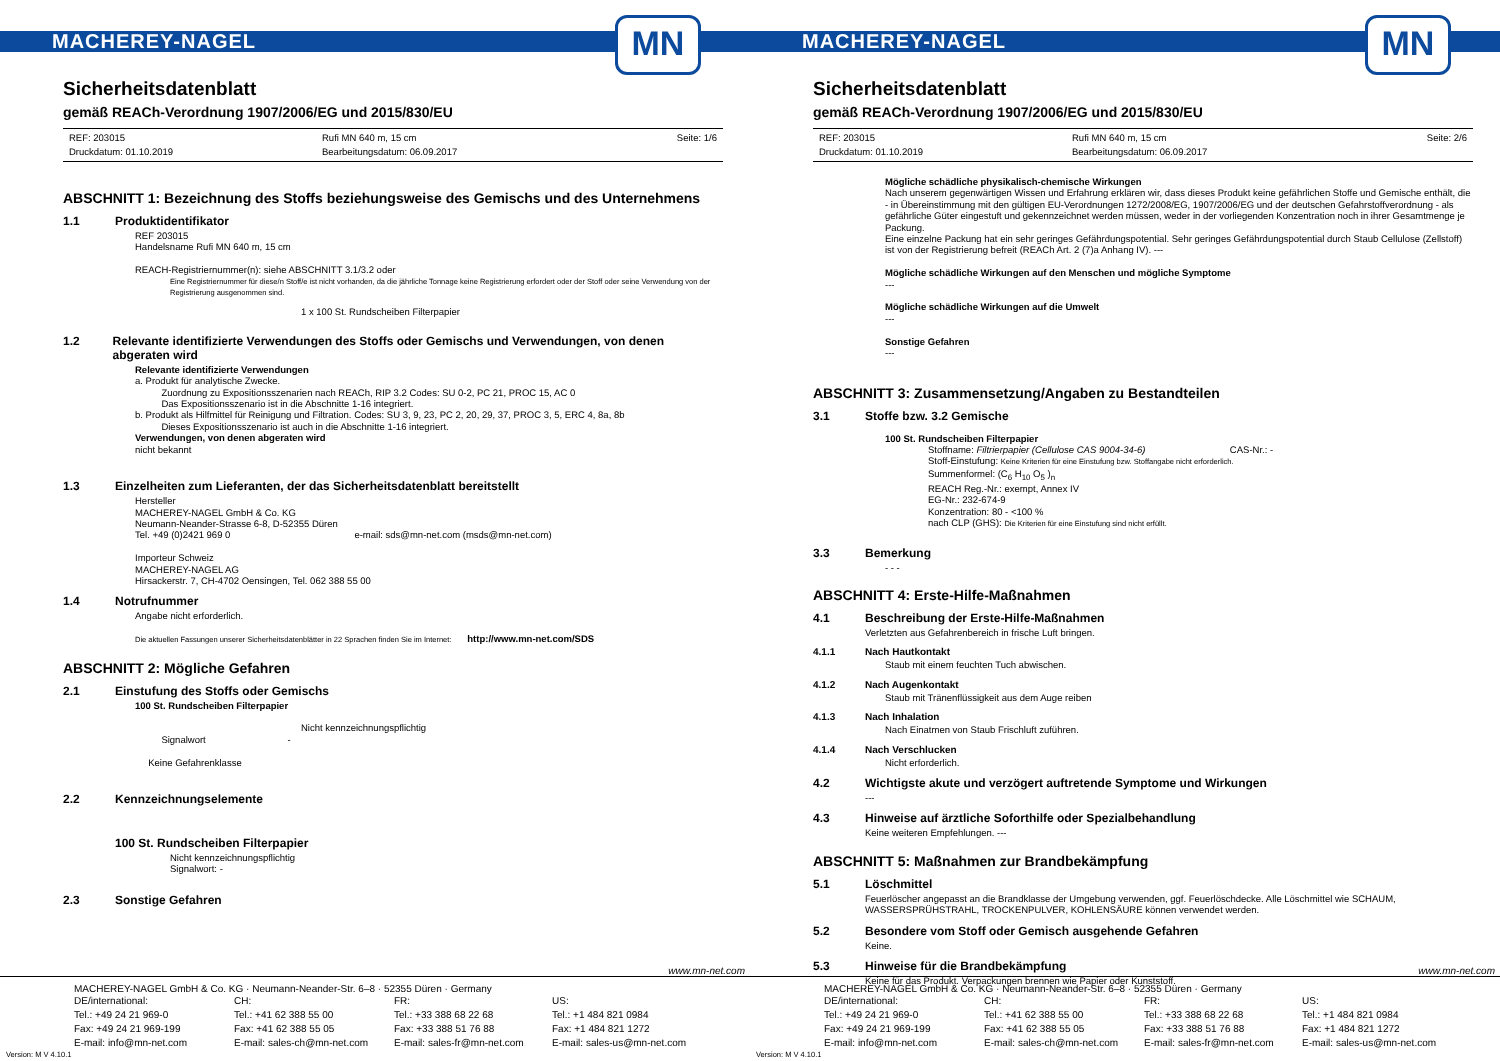MACHEREY-NAGEL
MN
Sicherheitsdatenblatt
gemäß REACh-Verordnung 1907/2006/EG und 2015/830/EU
REF: 203015 Rufi MN 640 m, 15 cm Seite: 1/6 Druckdatum: 01.10.2019 Bearbeitungsdatum: 06.09.2017
ABSCHNITT 1: Bezeichnung des Stoffs beziehungsweise des Gemischs und des Unternehmens
1.1 Produktidentifikator
REF 203015
Handelsname Rufi MN 640 m, 15 cm
REACH-Registriernummer(n): siehe ABSCHNITT 3.1/3.2 oder
Eine Registriernummer für diese/n Stoff/e ist nicht vorhanden, da die jährliche Tonnage keine Registrierung erfordert oder der Stoff oder seine Verwendung von der Registrierung ausgenommen sind.
1 x 100 St. Rundscheiben Filterpapier
1.2 Relevante identifizierte Verwendungen des Stoffs oder Gemischs und Verwendungen, von denen abgeraten wird
Relevante identifizierte Verwendungen
a. Produkt für analytische Zwecke.
Zuordnung zu Expositionsszenarien nach REACh, RIP 3.2 Codes: SU 0-2, PC 21, PROC 15, AC 0
Das Expositionsszenario ist in die Abschnitte 1-16 integriert.
b. Produkt als Hilfmittel für Reinigung und Filtration. Codes: SU 3, 9, 23, PC 2, 20, 29, 37, PROC 3, 5, ERC 4, 8a, 8b
Dieses Expositionsszenario ist auch in die Abschnitte 1-16 integriert.
Verwendungen, von denen abgeraten wird
nicht bekannt
1.3 Einzelheiten zum Lieferanten, der das Sicherheitsdatenblatt bereitstellt
Hersteller
MACHEREY-NAGEL GmbH & Co. KG
Neumann-Neander-Strasse 6-8, D-52355 Düren
Tel. +49 (0)2421 969 0 e-mail: sds@mn-net.com (msds@mn-net.com)
Importeur Schweiz
MACHEREY-NAGEL AG
Hirsackerstr. 7, CH-4702 Oensingen, Tel. 062 388 55 00
1.4 Notrufnummer
Angabe nicht erforderlich.
Die aktuellen Fassungen unserer Sicherheitsdatenblätter in 22 Sprachen finden Sie im Internet: http://www.mn-net.com/SDS
ABSCHNITT 2: Mögliche Gefahren
2.1 Einstufung des Stoffs oder Gemischs
100 St. Rundscheiben Filterpapier
Nicht kennzeichnungspflichtig
Signalwort -
Keine Gefahrenklasse
2.2 Kennzeichnungselemente
100 St. Rundscheiben Filterpapier
Nicht kennzeichnungspflichtig
Signalwort: -
2.3 Sonstige Gefahren
www.mn-net.com
MACHEREY-NAGEL GmbH & Co. KG · Neumann-Neander-Str. 6–8 · 52355 Düren · Germany
DE/international: CH: FR: US: Tel.: +49 24 21 969-0 Tel.: +41 62 388 55 00 Tel.: +33 388 68 22 68 Tel.: +1 484 821 0984 Fax: +49 24 21 969-199 Fax: +41 62 388 55 05 Fax: +33 388 51 76 88 Fax: +1 484 821 1272 E-mail: info@mn-net.com E-mail: sales-ch@mn-net.com E-mail: sales-fr@mn-net.com E-mail: sales-us@mn-net.com
Version: M V 4.10.1
MACHEREY-NAGEL
MN
Sicherheitsdatenblatt
gemäß REACh-Verordnung 1907/2006/EG und 2015/830/EU
REF: 203015 Rufi MN 640 m, 15 cm Seite: 2/6 Druckdatum: 01.10.2019 Bearbeitungsdatum: 06.09.2017
Mögliche schädliche physikalisch-chemische Wirkungen
Nach unserem gegenwärtigen Wissen und Erfahrung erklären wir, dass dieses Produkt keine gefährlichen Stoffe und Gemische enthält, die - in Übereinstimmung mit den gültigen EU-Verordnungen 1272/2008/EG, 1907/2006/EG und der deutschen Gefahrstoffverordnung - als gefährliche Güter eingestuft und gekennzeichnet werden müssen, weder in der vorliegenden Konzentration noch in ihrer Gesamtmenge je Packung.
Eine einzelne Packung hat ein sehr geringes Gefährdungspotential. Sehr geringes Gefährdungspotential durch Staub Cellulose (Zellstoff) ist von der Registrierung befreit (REACh Art. 2 (7)a Anhang IV). ---
Mögliche schädliche Wirkungen auf den Menschen und mögliche Symptome
---
Mögliche schädliche Wirkungen auf die Umwelt
---
Sonstige Gefahren
---
ABSCHNITT 3: Zusammensetzung/Angaben zu Bestandteilen
3.1 Stoffe bzw. 3.2 Gemische
100 St. Rundscheiben Filterpapier
Stoffname: Filtrierpapier (Cellulose CAS 9004-34-6) CAS-Nr.: -
Stoff-Einstufung: Keine Kriterien für eine Einstufung bzw. Stoffangabe nicht erforderlich.
Summenformel: (C<sub>6</sub> H<sub>10</sub> O<sub>5</sub> )<sub>n</sub>
REACH Reg.-Nr.: exempt, Annex IV
EG-Nr.: 232-674-9
Konzentration: 80 - <100 %
nach CLP (GHS): Die Kriterien für eine Einstufung sind nicht erfüllt.
3.3 Bemerkung
- - -
ABSCHNITT 4: Erste-Hilfe-Maßnahmen
4.1 Beschreibung der Erste-Hilfe-Maßnahmen
Verletzten aus Gefahrenbereich in frische Luft bringen.
4.1.1 Nach Hautkontakt
Staub mit einem feuchten Tuch abwischen.
4.1.2 Nach Augenkontakt
Staub mit Tränenflüssigkeit aus dem Auge reiben
4.1.3 Nach Inhalation
Nach Einatmen von Staub Frischluft zuführen.
4.1.4 Nach Verschlucken
Nicht erforderlich.
4.2 Wichtigste akute und verzögert auftretende Symptome und Wirkungen
---
4.3 Hinweise auf ärztliche Soforthilfe oder Spezialbehandlung
Keine weiteren Empfehlungen. ---
ABSCHNITT 5: Maßnahmen zur Brandbekämpfung
5.1 Löschmittel
Feuerlöscher angepasst an die Brandklasse der Umgebung verwenden, ggf. Feuerlöschdecke. Alle Löschmittel wie SCHAUM, WASSERSPRÜHSTRAHL, TROCKENPULVER, KOHLENSÄURE können verwendet werden.
5.2 Besondere vom Stoff oder Gemisch ausgehende Gefahren
Keine.
5.3 Hinweise für die Brandbekämpfung
Keine für das Produkt. Verpackungen brennen wie Papier oder Kunststoff.
www.mn-net.com
MACHEREY-NAGEL GmbH & Co. KG · Neumann-Neander-Str. 6–8 · 52355 Düren · Germany
DE/international: CH: FR: US: Tel.: +49 24 21 969-0 Tel.: +41 62 388 55 00 Tel.: +33 388 68 22 68 Tel.: +1 484 821 0984 Fax: +49 24 21 969-199 Fax: +41 62 388 55 05 Fax: +33 388 51 76 88 Fax: +1 484 821 1272 E-mail: info@mn-net.com E-mail: sales-ch@mn-net.com E-mail: sales-fr@mn-net.com E-mail: sales-us@mn-net.com
Version: M V 4.10.1